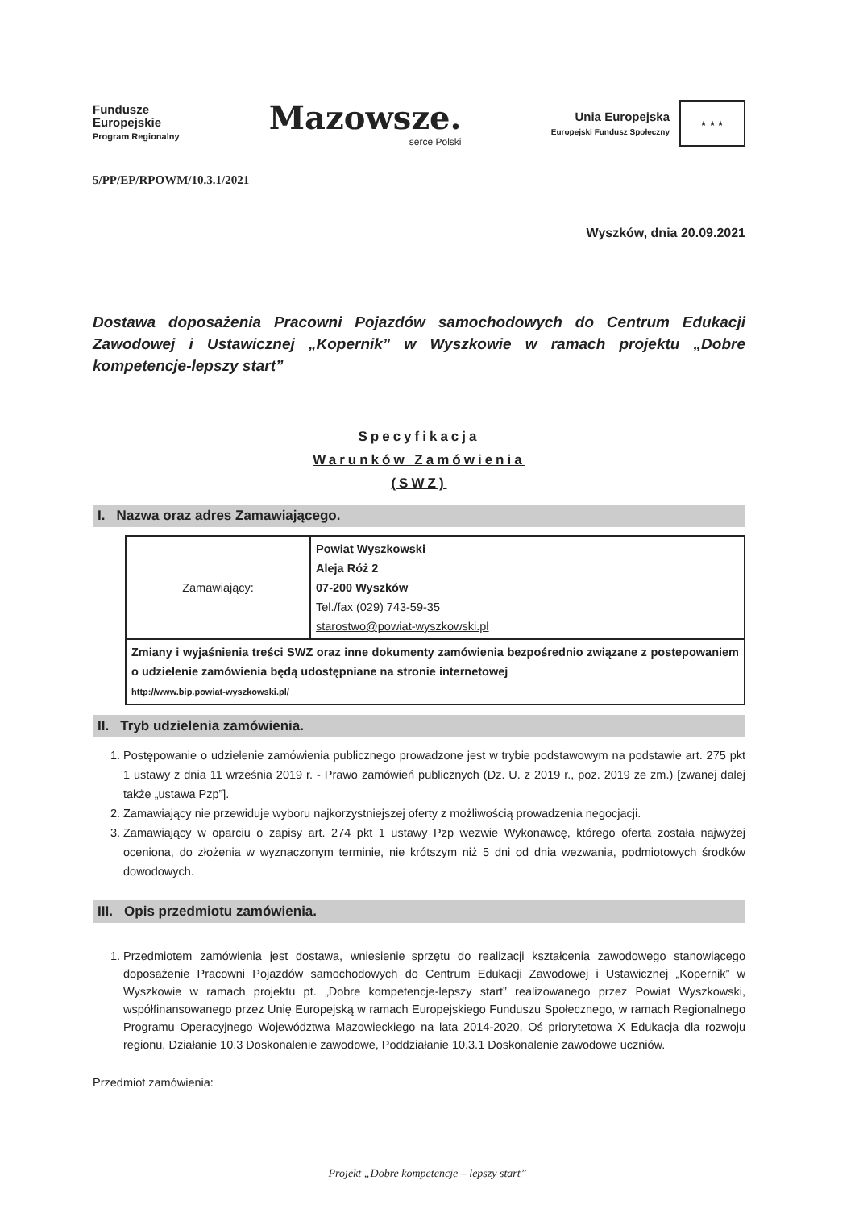Fundusze
Europejskie
Program Regionalny
Mazowsze.
serce Polski
Unia Europejska
Europejski Fundusz Społeczny
★ ★ ★
5/PP/EP/RPOWM/10.3.1/2021
Wyszków, dnia 20.09.2021
Dostawa doposażenia Pracowni Pojazdów samochodowych do Centrum Edukacji Zawodowej i Ustawicznej „Kopernik” w Wyszkowie w ramach projektu „Dobre kompetencje-lepszy start”
Specyfikacja
Warunków Zamówienia
(SWZ)
I. Nazwa oraz adres Zamawiającego.
| Zamawiający: | Powiat Wyszkowski Aleja Róż 2 07-200 Wyszków Tel./fax (029) 743-59-35 starostwo@powiat-wyszkowski.pl |
| Zmiany i wyjaśnienia treści SWZ oraz inne dokumenty zamówienia bezpośrednio związane z postepowaniem o udzielenie zamówienia będą udostępniane na stronie internetowej http://www.bip.powiat-wyszkowski.pl/ | |
II. Tryb udzielenia zamówienia.
1. Postępowanie o udzielenie zamówienia publicznego prowadzone jest w trybie podstawowym na podstawie art. 275 pkt 1 ustawy z dnia 11 września 2019 r. - Prawo zamówień publicznych (Dz. U. z 2019 r., poz. 2019 ze zm.) [zwanej dalej także „ustawa Pzp”].
2. Zamawiający nie przewiduje wyboru najkorzystniejszej oferty z możliwością prowadzenia negocjacji.
3. Zamawiający w oparciu o zapisy art. 274 pkt 1 ustawy Pzp wezwie Wykonawcę, którego oferta została najwyżej oceniona, do złożenia w wyznaczonym terminie, nie krótszym niż 5 dni od dnia wezwania, podmiotowych środków dowodowych.
III. Opis przedmiotu zamówienia.
1. Przedmiotem zamówienia jest dostawa, wniesienie_sprzętu do realizacji kształcenia zawodowego stanowiącego doposażenie Pracowni Pojazdów samochodowych do Centrum Edukacji Zawodowej i Ustawicznej „Kopernik” w Wyszkowie w ramach projektu pt. „Dobre kompetencje-lepszy start” realizowanego przez Powiat Wyszkowski, współfinansowanego przez Unię Europejską w ramach Europejskiego Funduszu Społecznego, w ramach Regionalnego Programu Operacyjnego Województwa Mazowieckiego na lata 2014-2020, Oś priorytetowa X Edukacja dla rozwoju regionu, Działanie 10.3 Doskonalenie zawodowe, Poddziałanie 10.3.1 Doskonalenie zawodowe uczniów.
Przedmiot zamówienia:
Projekt „Dobre kompetencje – lepszy start”